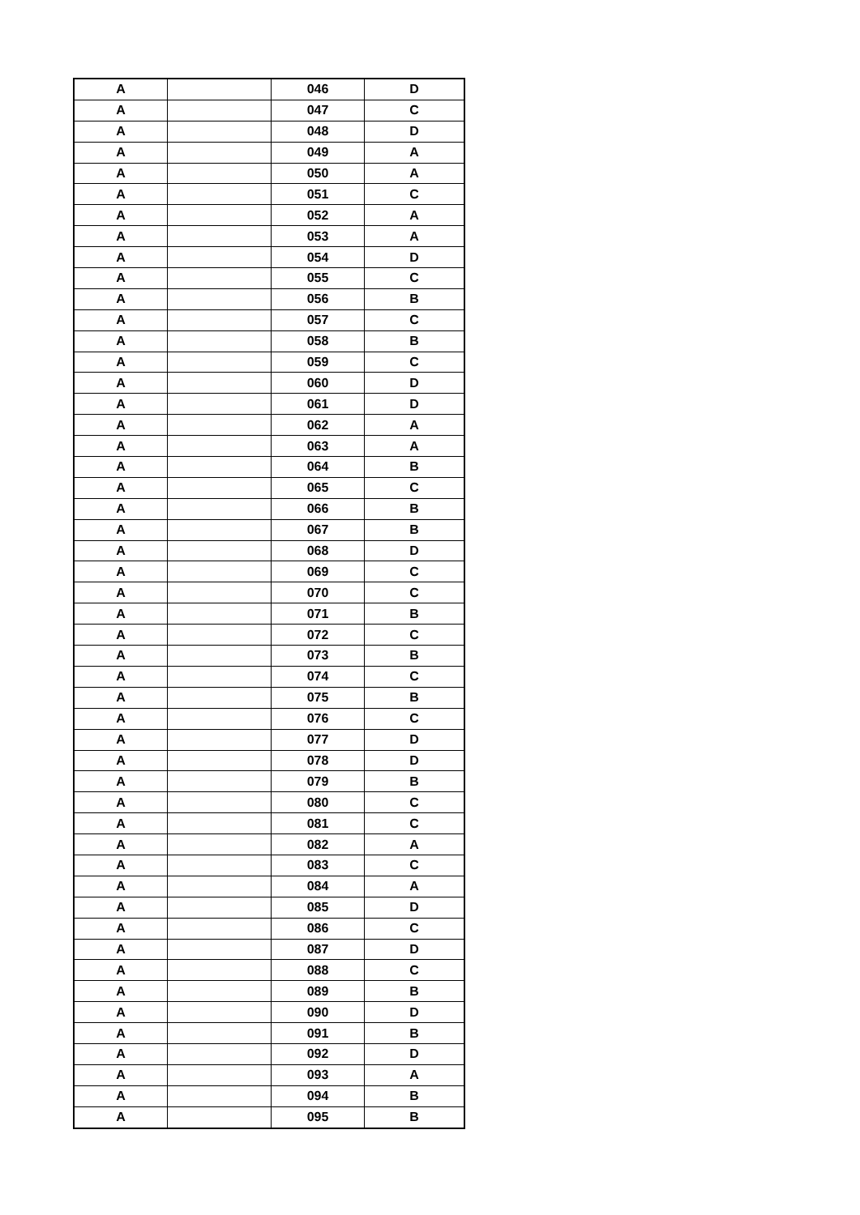| A | | 046 | D |
| A | | 047 | C |
| A | | 048 | D |
| A | | 049 | A |
| A | | 050 | A |
| A | | 051 | C |
| A | | 052 | A |
| A | | 053 | A |
| A | | 054 | D |
| A | | 055 | C |
| A | | 056 | B |
| A | | 057 | C |
| A | | 058 | B |
| A | | 059 | C |
| A | | 060 | D |
| A | | 061 | D |
| A | | 062 | A |
| A | | 063 | A |
| A | | 064 | B |
| A | | 065 | C |
| A | | 066 | B |
| A | | 067 | B |
| A | | 068 | D |
| A | | 069 | C |
| A | | 070 | C |
| A | | 071 | B |
| A | | 072 | C |
| A | | 073 | B |
| A | | 074 | C |
| A | | 075 | B |
| A | | 076 | C |
| A | | 077 | D |
| A | | 078 | D |
| A | | 079 | B |
| A | | 080 | C |
| A | | 081 | C |
| A | | 082 | A |
| A | | 083 | C |
| A | | 084 | A |
| A | | 085 | D |
| A | | 086 | C |
| A | | 087 | D |
| A | | 088 | C |
| A | | 089 | B |
| A | | 090 | D |
| A | | 091 | B |
| A | | 092 | D |
| A | | 093 | A |
| A | | 094 | B |
| A | | 095 | B |